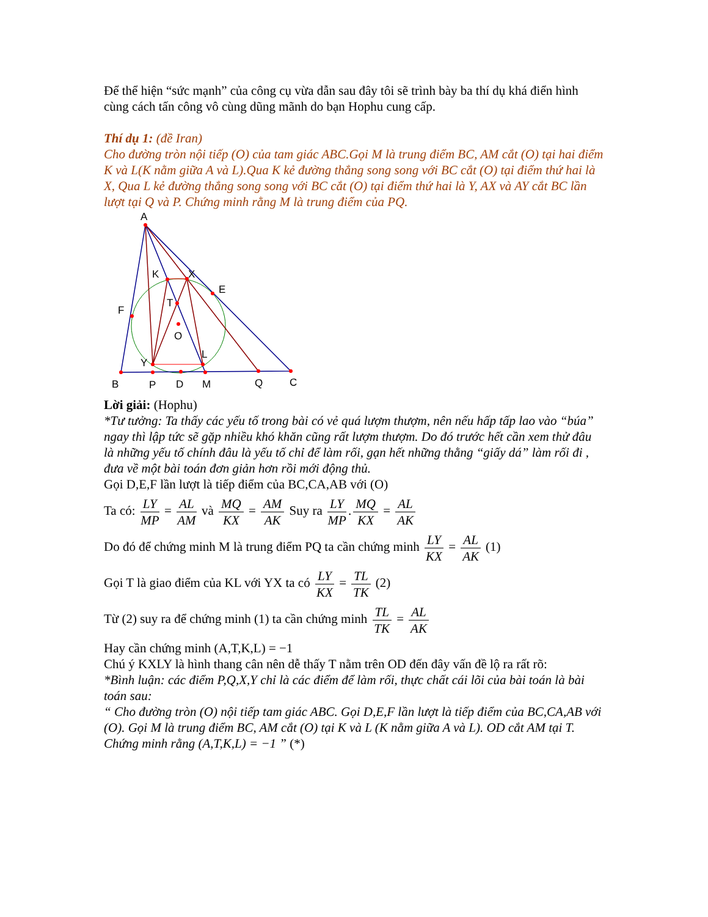Để thể hiện “sức mạnh” của công cụ vừa dẫn sau đây tôi sẽ trình bày ba thí dụ khá điển hình cùng cách tấn công vô cùng dũng mãnh do bạn Hophu cung cấp.
Thí dụ 1: (đề Iran)
Cho đường tròn nội tiếp (O) của tam giác ABC.Gọi M là trung điểm BC, AM cắt (O) tại hai điểm K và L(K nằm giữa A và L).Qua K kẻ đường thẳng song song với BC cắt (O) tại điểm thứ hai là X, Qua L kẻ đường thẳng song song với BC cắt (O) tại điểm thứ hai là Y, AX và AY cắt BC lần lượt tại Q và P. Chứng minh rằng M là trung điểm của PQ.
A
K
X
E
F
T
O
L
Y
B
P
D
M
Q
C
Lời giải: (Hophu)
*Tư tưởng: Ta thấy các yếu tố trong bài có vẻ quá lượm thượm, nên nếu hấp tấp lao vào “búa” ngay thì lập tức sẽ gặp nhiều khó khăn cũng rất lượm thượm. Do đó trước hết cần xem thử đâu là những yếu tố chính đâu là yếu tố chỉ để làm rối, gạn hết những thằng “giấy dá” làm rối đi , đưa về một bài toán đơn giản hơn rồi mới động thủ.
Gọi D,E,F lần lượt là tiếp điểm của BC,CA,AB với (O)
Ta có: LY MP = AL AM và MQ KX = AM AK Suy ra LY MP. MQ KX = AL AK
Do đó để chứng minh M là trung điểm PQ ta cần chứng minh LY KX = AL AK (1)
Gọi T là giao điểm của KL với YX ta có LY KX = TL TK (2)
Từ (2) suy ra để chứng minh (1) ta cần chứng minh TL TK = AL AK
Hay cần chứng minh (A,T,K,L) = −1
Chú ý KXLY là hình thang cân nên dễ thấy T nằm trên OD đến đây vấn đề lộ ra rất rõ:
*Bình luận: các điểm P,Q,X,Y chỉ là các điểm để làm rối, thực chất cái lõi của bài toán là bài toán sau:
“ Cho đường tròn (O) nội tiếp tam giác ABC. Gọi D,E,F lần lượt là tiếp điểm của BC,CA,AB với (O). Gọi M là trung điểm BC, AM cắt (O) tại K và L (K nằm giữa A và L). OD cắt AM tại T. Chứng minh rằng (A,T,K,L) = −1 ” (*)